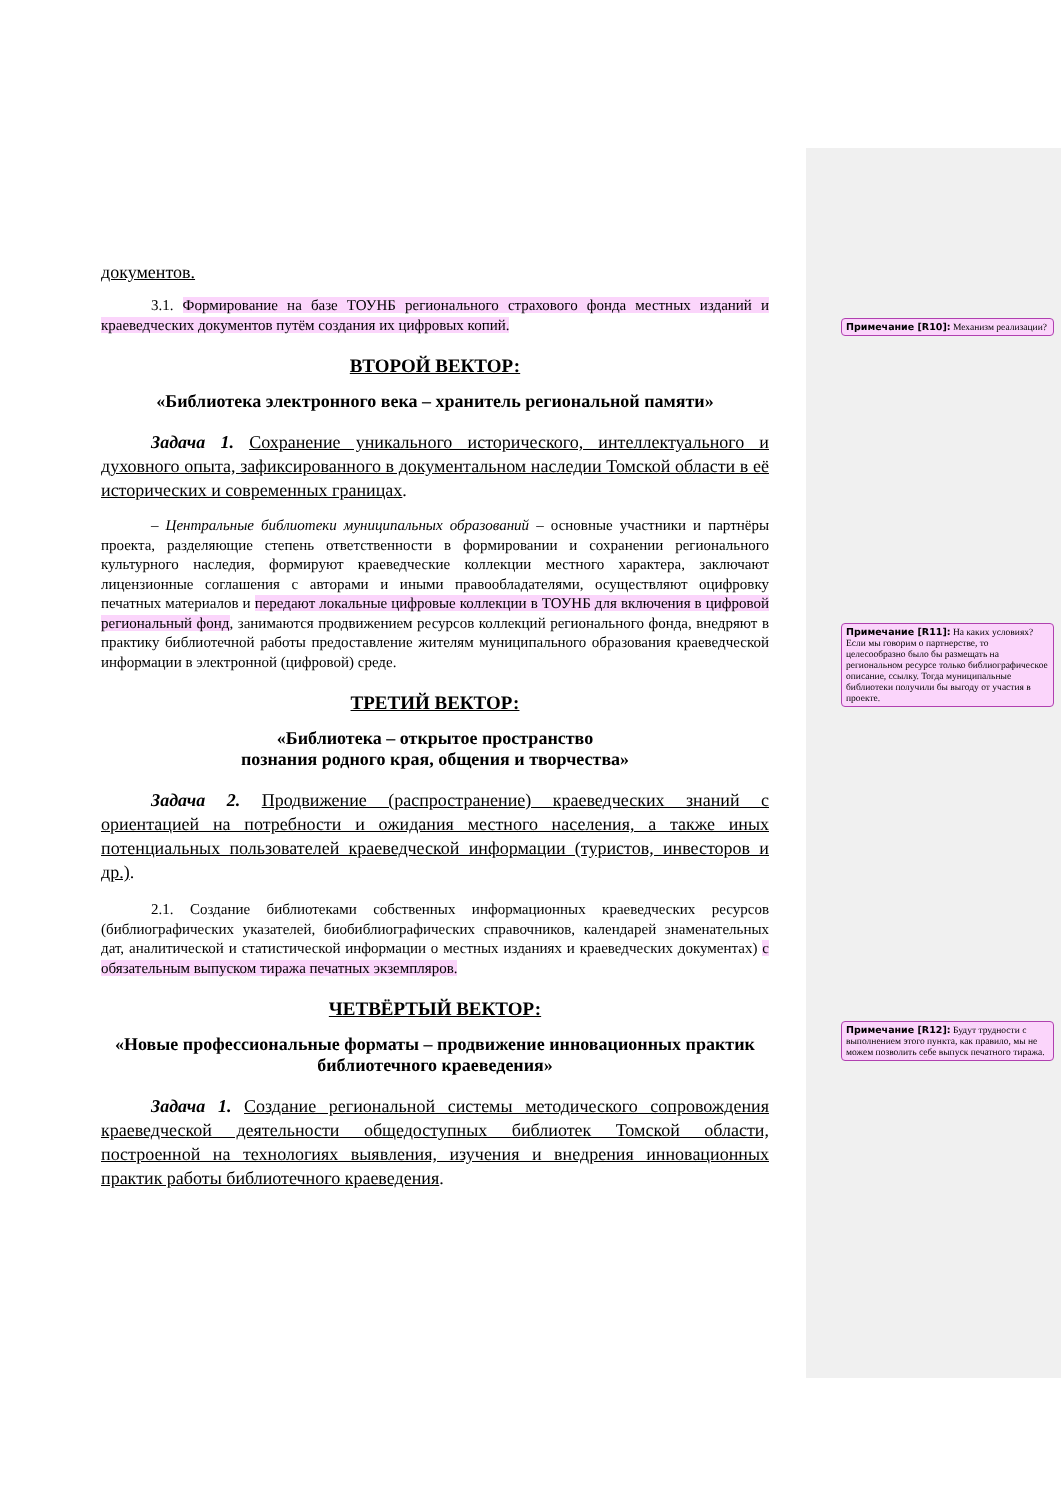документов.
3.1. Формирование на базе ТОУНБ регионального страхового фонда местных изданий и краеведческих документов путём создания их цифровых копий.
ВТОРОЙ ВЕКТОР:
«Библиотека электронного века – хранитель региональной памяти»
Задача 1. Сохранение уникального исторического, интеллектуального и духовного опыта, зафиксированного в документальном наследии Томской области в её исторических и современных границах.
– Центральные библиотеки муниципальных образований – основные участники и партнёры проекта, разделяющие степень ответственности в формировании и сохранении регионального культурного наследия, формируют краеведческие коллекции местного характера, заключают лицензионные соглашения с авторами и иными правообладателями, осуществляют оцифровку печатных материалов и передают локальные цифровые коллекции в ТОУНБ для включения в цифровой региональный фонд, занимаются продвижением ресурсов коллекций регионального фонда, внедряют в практику библиотечной работы предоставление жителям муниципального образования краеведческой информации в электронной (цифровой) среде.
ТРЕТИЙ ВЕКТОР:
«Библиотека – открытое пространство
познания родного края, общения и творчества»
Задача 2. Продвижение (распространение) краеведческих знаний с ориентацией на потребности и ожидания местного населения, а также иных потенциальных пользователей краеведческой информации (туристов, инвесторов и др.).
2.1. Создание библиотеками собственных информационных краеведческих ресурсов (библиографических указателей, биобиблиографических справочников, календарей знаменательных дат, аналитической и статистической информации о местных изданиях и краеведческих документах) с обязательным выпуском тиража печатных экземпляров.
ЧЕТВЁРТЫЙ ВЕКТОР:
«Новые профессиональные форматы – продвижение инновационных практик библиотечного краеведения»
Задача 1. Создание региональной системы методического сопровождения краеведческой деятельности общедоступных библиотек Томской области, построенной на технологиях выявления, изучения и внедрения инновационных практик работы библиотечного краеведения.
Примечание [R10]: Механизм реализации?
Примечание [R11]: На каких условиях? Если мы говорим о партнерстве, то целесообразно было бы размещать на региональном ресурсе только библиографическое описание, ссылку. Тогда муниципальные библиотеки получили бы выгоду от участия в проекте.
Примечание [R12]: Будут трудности с выполнением этого пункта, как правило, мы не можем позволить себе выпуск печатного тиража.